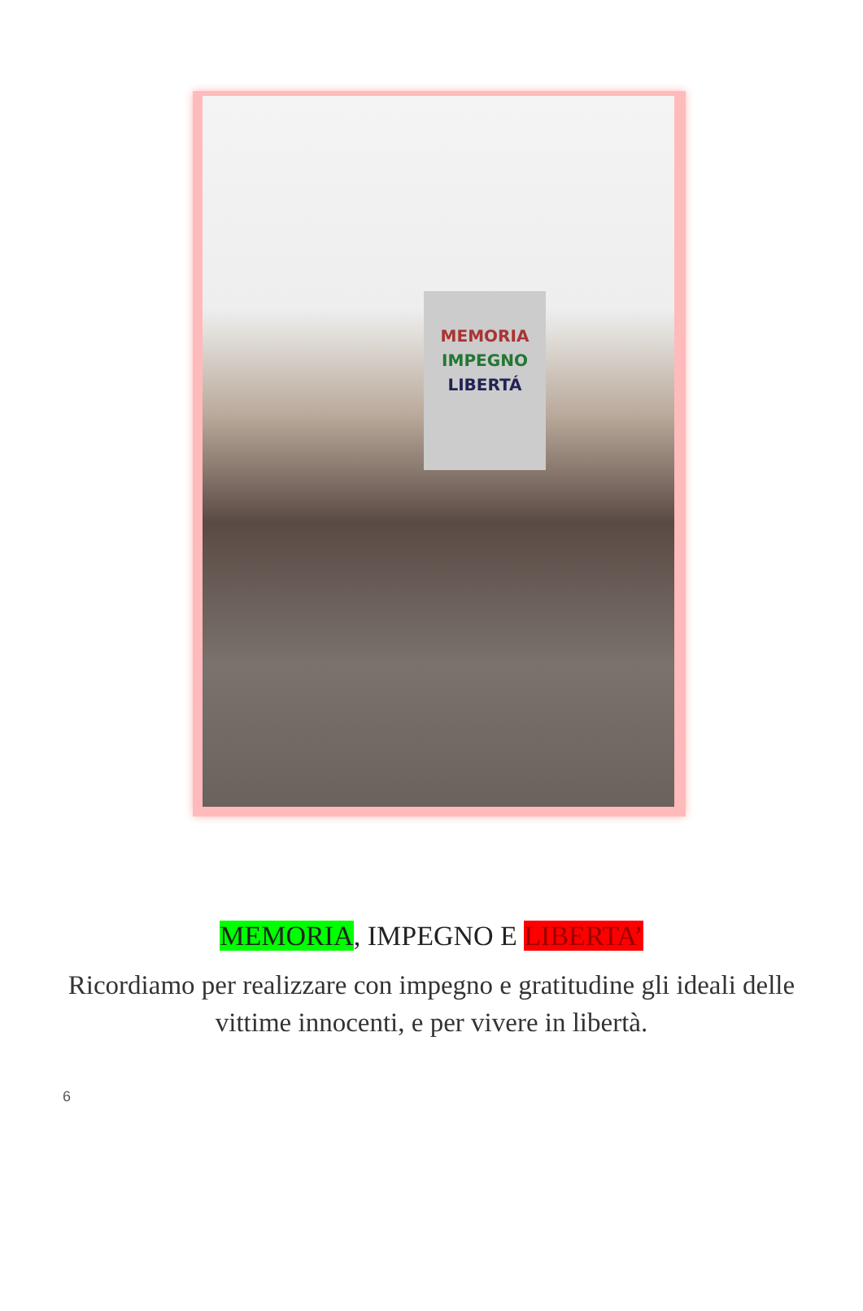MEMORIA
IMPEGNO
LIBERTÁ
MEMORIA, IMPEGNO E LIBERTA’
Ricordiamo per realizzare con impegno e gratitudine gli ideali delle vittime innocenti, e per vivere in libertà.
6